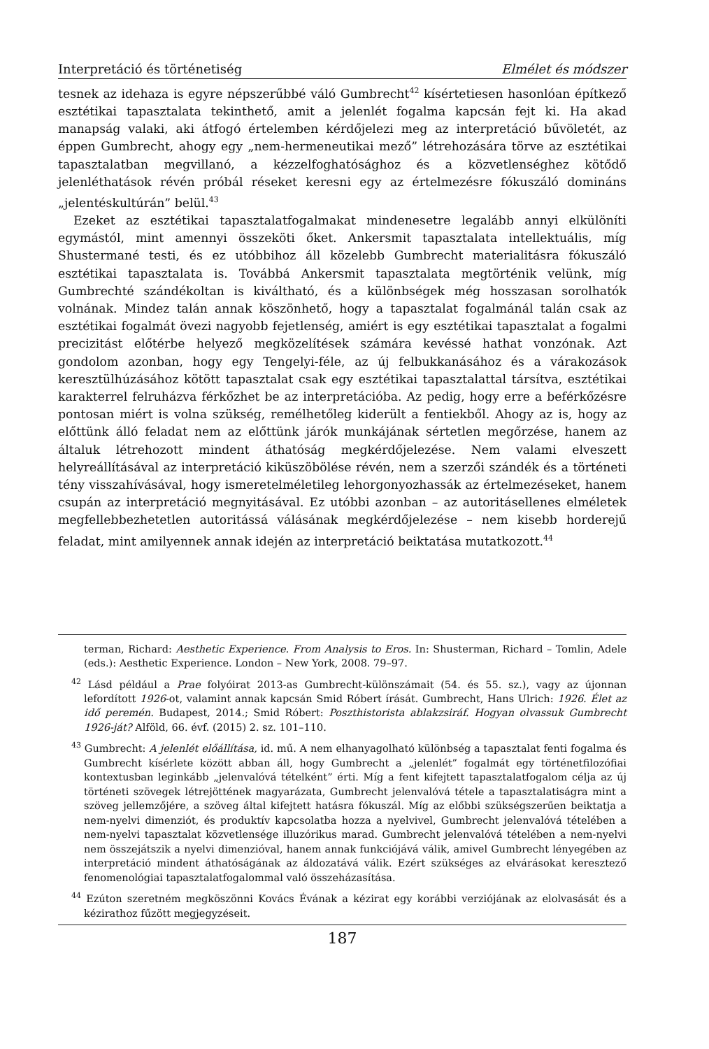Interpretáció és történetiség Elmélet és módszer
tesnek az idehaza is egyre népszerűbbé váló Gumbrecht<sup>42</sup> kísértetiesen hasonlóan építkező esztétikai tapasztalata tekinthető, amit a jelenlét fogalma kapcsán fejt ki. Ha akad manapság valaki, aki átfogó értelemben kérdőjelezi meg az interpretáció bűvöletét, az éppen Gumbrecht, ahogy egy „nem-hermeneutikai mező” létrehozására törve az esztétikai tapasztalatban megvillanó, a kézzelfoghatósághoz és a közvetlenséghez kötődő jelenléthatások révén próbál réseket keresni egy az értelmezésre fókuszáló domináns „jelentéskultúrán” belül.<sup>43</sup>
Ezeket az esztétikai tapasztalatfogalmakat mindenesetre legalább annyi elkülöníti egymástól, mint amennyi összeköti őket. Ankersmit tapasztalata intellektuális, míg Shustermané testi, és ez utóbbihoz áll közelebb Gumbrecht materialitásra fókuszáló esztétikai tapasztalata is. Továbbá Ankersmit tapasztalata megtörténik velünk, míg Gumbrechté szándékoltan is kiváltható, és a különbségek még hosszasan sorolhatók volnának. Mindez talán annak köszönhető, hogy a tapasztalat fogalmánál talán csak az esztétikai fogalmát övezi nagyobb fejetlenség, amiért is egy esztétikai tapasztalat a fogalmi precizitást előtérbe helyező megközelítések számára kevéssé hathat vonzónak. Azt gondolom azonban, hogy egy Tengelyi-féle, az új felbukkanásához és a várakozások keresztülhúzásához kötött tapasztalat csak egy esztétikai tapasztalattal társítva, esztétikai karakterrel felruházva férkőzhet be az interpretációba. Az pedig, hogy erre a beférkőzésre pontosan miért is volna szükség, remélhetőleg kiderült a fentiekből. Ahogy az is, hogy az előttünk álló feladat nem az előttünk járók munkájának sértetlen megőrzése, hanem az általuk létrehozott mindent áthatóság megkérdőjelezése. Nem valami elveszett helyreállításával az interpretáció kiküszöbölése révén, nem a szerzői szándék és a történeti tény visszahívásával, hogy ismeretelméletileg lehorgonyozhassák az értelmezéseket, hanem csupán az interpretáció megnyitásával. Ez utóbbi azonban – az autoritásellenes elméletek megfellebbezhetetlen autoritássá válásának megkérdőjelezése – nem kisebb horderejű feladat, mint amilyennek annak idején az interpretáció beiktatása mutatkozott.<sup>44</sup>
terman, Richard: Aesthetic Experience. From Analysis to Eros. In: Shusterman, Richard – Tomlin, Adele (eds.): Aesthetic Experience. London – New York, 2008. 79–97.
<sup>42</sup> Lásd például a Prae folyóirat 2013-as Gumbrecht-különszámait (54. és 55. sz.), vagy az újonnan lefordított 1926-ot, valamint annak kapcsán Smid Róbert írását. Gumbrecht, Hans Ulrich: 1926. Élet az idő peremén. Budapest, 2014.; Smid Róbert: Poszthistorista ablakzsiráf. Hogyan olvassuk Gumbrecht 1926-ját? Alföld, 66. évf. (2015) 2. sz. 101–110.
<sup>43</sup> Gumbrecht: A jelenlét előállítása, id. mű. A nem elhanyagolható különbség a tapasztalat fenti fogalma és Gumbrecht kísérlete között abban áll, hogy Gumbrecht a „jelenlét” fogalmát egy történetfilozófiai kontextusban leginkább „jelenvalóvá tételként” érti. Míg a fent kifejtett tapasztalatfogalom célja az új történeti szövegek létrejöttének magyarázata, Gumbrecht jelenvalóvá tétele a tapasztalatiságra mint a szöveg jellemzőjére, a szöveg által kifejtett hatásra fókuszál. Míg az előbbi szükségszerűen beiktatja a nem-nyelvi dimenziót, és produktív kapcsolatba hozza a nyelvivel, Gumbrecht jelenvalóvá tételében a nem-nyelvi tapasztalat közvetlensége illuzórikus marad. Gumbrecht jelenvalóvá tételében a nem-nyelvi nem összejátszik a nyelvi dimenzióval, hanem annak funkciójává válik, amivel Gumbrecht lényegében az interpretáció mindent áthatóságának az áldozatává válik. Ezért szükséges az elvárásokat keresztező fenomenológiai tapasztalatfogalommal való összeházasítása.
<sup>44</sup> Ezúton szeretném megköszönni Kovács Évának a kézirat egy korábbi verziójának az elolvasását és a kézirathoz fűzött megjegyzéseit.
187